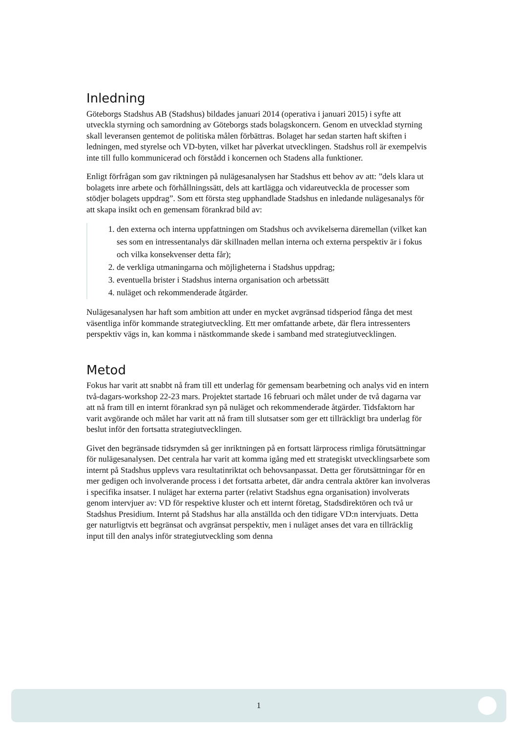Inledning
Göteborgs Stadshus AB (Stadshus) bildades januari 2014 (operativa i januari 2015) i syfte att utveckla styrning och samordning av Göteborgs stads bolagskoncern. Genom en utvecklad styrning skall leveransen gentemot de politiska målen förbättras. Bolaget har sedan starten haft skiften i ledningen, med styrelse och VD-byten, vilket har påverkat utvecklingen. Stadshus roll är exempelvis inte till fullo kommunicerad och förstådd i koncernen och Stadens alla funktioner.
Enligt förfrågan som gav riktningen på nulägesanalysen har Stadshus ett behov av att: ”dels klara ut bolagets inre arbete och förhållningssätt, dels att kartlägga och vidareutveckla de processer som stödjer bolagets uppdrag”. Som ett första steg upphandlade Stadshus en inledande nulägesanalys för att skapa insikt och en gemensam förankrad bild av:
1. den externa och interna uppfattningen om Stadshus och avvikelserna däremellan (vilket kan ses som en intressentanalys där skillnaden mellan interna och externa perspektiv är i fokus och vilka konsekvenser detta får);
2. de verkliga utmaningarna och möjligheterna i Stadshus uppdrag;
3. eventuella brister i Stadshus interna organisation och arbetssätt
4. nuläget och rekommenderade åtgärder.
Nulägesanalysen har haft som ambition att under en mycket avgränsad tidsperiod fånga det mest väsentliga inför kommande strategiutveckling. Ett mer omfattande arbete, där flera intressenters perspektiv vägs in, kan komma i nästkommande skede i samband med strategiutvecklingen.
Metod
Fokus har varit att snabbt nå fram till ett underlag för gemensam bearbetning och analys vid en intern två-dagars-workshop 22-23 mars. Projektet startade 16 februari och målet under de två dagarna var att nå fram till en internt förankrad syn på nuläget och rekommenderade åtgärder. Tidsfaktorn har varit avgörande och målet har varit att nå fram till slutsatser som ger ett tillräckligt bra underlag för beslut inför den fortsatta strategiutvecklingen.
Givet den begränsade tidsrymden så ger inriktningen på en fortsatt lärprocess rimliga förutsättningar för nulägesanalysen. Det centrala har varit att komma igång med ett strategiskt utvecklingsarbete som internt på Stadshus upplevs vara resultatinriktat och behovsanpassat. Detta ger förutsättningar för en mer gedigen och involverande process i det fortsatta arbetet, där andra centrala aktörer kan involveras i specifika insatser. I nuläget har externa parter (relativt Stadshus egna organisation) involverats genom intervjuer av: VD för respektive kluster och ett internt företag, Stadsdirektören och två ur Stadshus Presidium. Internt på Stadshus har alla anställda och den tidigare VD:n intervjuats. Detta ger naturligtvis ett begränsat och avgränsat perspektiv, men i nuläget anses det vara en tillräcklig input till den analys inför strategiutveckling som denna
1